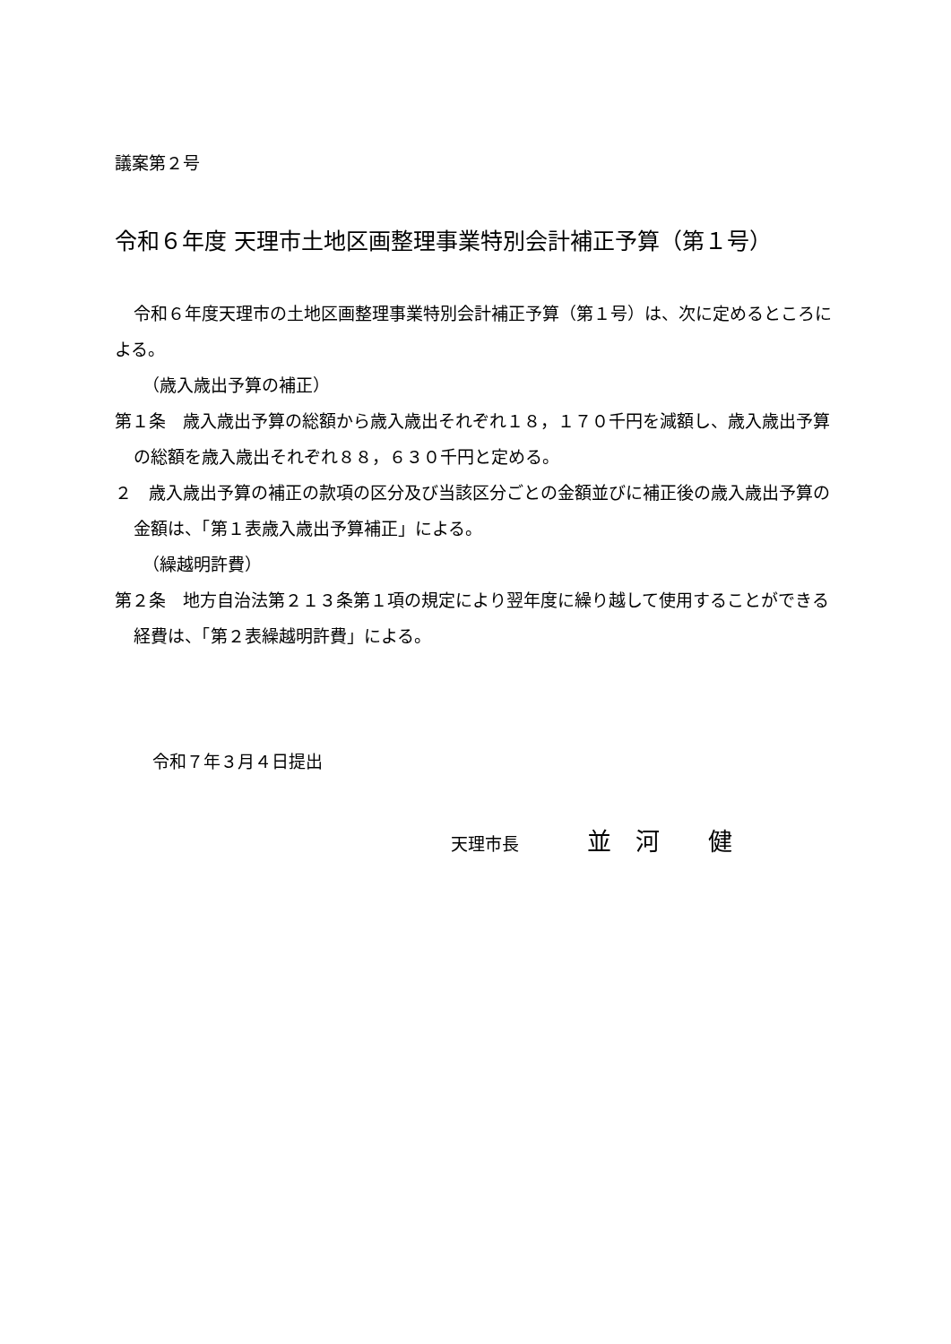議案第２号
令和６年度 天理市土地区画整理事業特別会計補正予算（第１号）
令和６年度天理市の土地区画整理事業特別会計補正予算（第１号）は、次に定めるところによる。
（歳入歳出予算の補正）
第１条　歳入歳出予算の総額から歳入歳出それぞれ１８，１７０千円を減額し、歳入歳出予算の総額を歳入歳出それぞれ８８，６３０千円と定める。
２　歳入歳出予算の補正の款項の区分及び当該区分ごとの金額並びに補正後の歳入歳出予算の金額は、「第１表歳入歳出予算補正」による。
（繰越明許費）
第２条　地方自治法第２１３条第１項の規定により翌年度に繰り越して使用することができる経費は、「第２表繰越明許費」による。
令和７年３月４日提出
天理市長　　　　並　河　　健